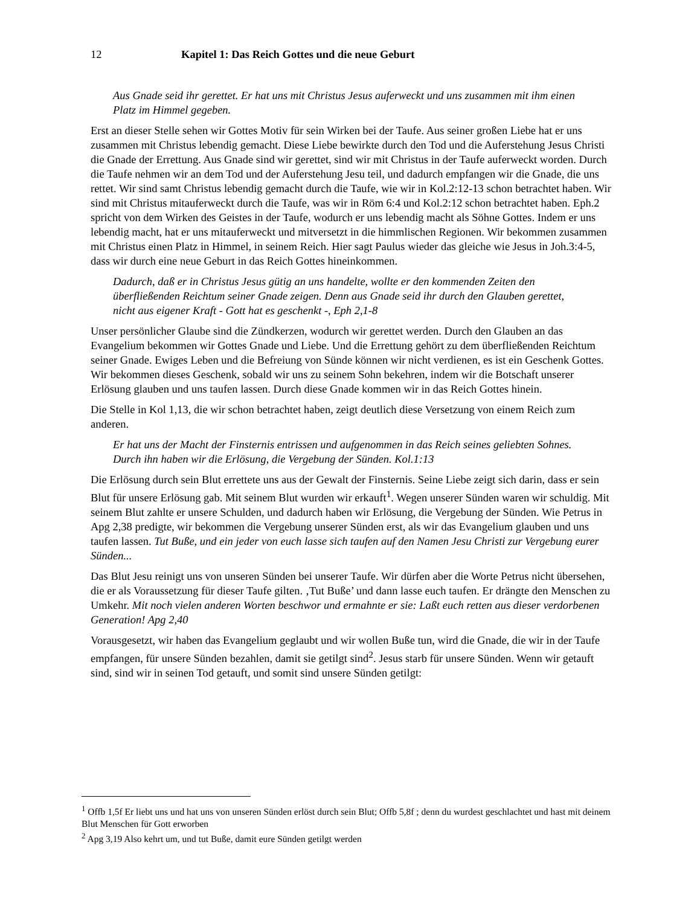12 Kapitel 1: Das Reich Gottes und die neue Geburt
Aus Gnade seid ihr gerettet. Er hat uns mit Christus Jesus auferweckt und uns zusammen mit ihm einen Platz im Himmel gegeben.
Erst an dieser Stelle sehen wir Gottes Motiv für sein Wirken bei der Taufe. Aus seiner großen Liebe hat er uns zusammen mit Christus lebendig gemacht. Diese Liebe bewirkte durch den Tod und die Auferstehung Jesus Christi die Gnade der Errettung. Aus Gnade sind wir gerettet, sind wir mit Christus in der Taufe auferweckt worden. Durch die Taufe nehmen wir an dem Tod und der Auferstehung Jesu teil, und dadurch empfangen wir die Gnade, die uns rettet. Wir sind samt Christus lebendig gemacht durch die Taufe, wie wir in Kol.2:12-13 schon betrachtet haben. Wir sind mit Christus mitauferweckt durch die Taufe, was wir in Röm 6:4 und Kol.2:12 schon betrachtet haben. Eph.2 spricht von dem Wirken des Geistes in der Taufe, wodurch er uns lebendig macht als Söhne Gottes. Indem er uns lebendig macht, hat er uns mitauferweckt und mitversetzt in die himmlischen Regionen. Wir bekommen zusammen mit Christus einen Platz in Himmel, in seinem Reich. Hier sagt Paulus wieder das gleiche wie Jesus in Joh.3:4-5, dass wir durch eine neue Geburt in das Reich Gottes hineinkommen.
Dadurch, daß er in Christus Jesus gütig an uns handelte, wollte er den kommenden Zeiten den überfließenden Reichtum seiner Gnade zeigen. Denn aus Gnade seid ihr durch den Glauben gerettet, nicht aus eigener Kraft - Gott hat es geschenkt -, Eph 2,1-8
Unser persönlicher Glaube sind die Zündkerzen, wodurch wir gerettet werden. Durch den Glauben an das Evangelium bekommen wir Gottes Gnade und Liebe. Und die Errettung gehört zu dem überfließenden Reichtum seiner Gnade. Ewiges Leben und die Befreiung von Sünde können wir nicht verdienen, es ist ein Geschenk Gottes. Wir bekommen dieses Geschenk, sobald wir uns zu seinem Sohn bekehren, indem wir die Botschaft unserer Erlösung glauben und uns taufen lassen. Durch diese Gnade kommen wir in das Reich Gottes hinein.
Die Stelle in Kol 1,13, die wir schon betrachtet haben, zeigt deutlich diese Versetzung von einem Reich zum anderen.
Er hat uns der Macht der Finsternis entrissen und aufgenommen in das Reich seines geliebten Sohnes. Durch ihn haben wir die Erlösung, die Vergebung der Sünden. Kol.1:13
Die Erlösung durch sein Blut errettete uns aus der Gewalt der Finsternis. Seine Liebe zeigt sich darin, dass er sein Blut für unsere Erlösung gab. Mit seinem Blut wurden wir erkauft<sup>1</sup>. Wegen unserer Sünden waren wir schuldig. Mit seinem Blut zahlte er unsere Schulden, und dadurch haben wir Erlösung, die Vergebung der Sünden. Wie Petrus in Apg 2,38 predigte, wir bekommen die Vergebung unserer Sünden erst, als wir das Evangelium glauben und uns taufen lassen. Tut Buße, und ein jeder von euch lasse sich taufen auf den Namen Jesu Christi zur Vergebung eurer Sünden...
Das Blut Jesu reinigt uns von unseren Sünden bei unserer Taufe. Wir dürfen aber die Worte Petrus nicht übersehen, die er als Voraussetzung für dieser Taufe gilten. ‚Tut Buße’ und dann lasse euch taufen. Er drängte den Menschen zu Umkehr. Mit noch vielen anderen Worten beschwor und ermahnte er sie: Laßt euch retten aus dieser verdorbenen Generation! Apg 2,40
Vorausgesetzt, wir haben das Evangelium geglaubt und wir wollen Buße tun, wird die Gnade, die wir in der Taufe empfangen, für unsere Sünden bezahlen, damit sie getilgt sind<sup>2</sup>. Jesus starb für unsere Sünden. Wenn wir getauft sind, sind wir in seinen Tod getauft, und somit sind unsere Sünden getilgt:
<sup>1</sup> Offb 1,5f Er liebt uns und hat uns von unseren Sünden erlöst durch sein Blut; Offb 5,8f ; denn du wurdest geschlachtet und hast mit deinem Blut Menschen für Gott erworben
<sup>2</sup> Apg 3,19 Also kehrt um, und tut Buße, damit eure Sünden getilgt werden